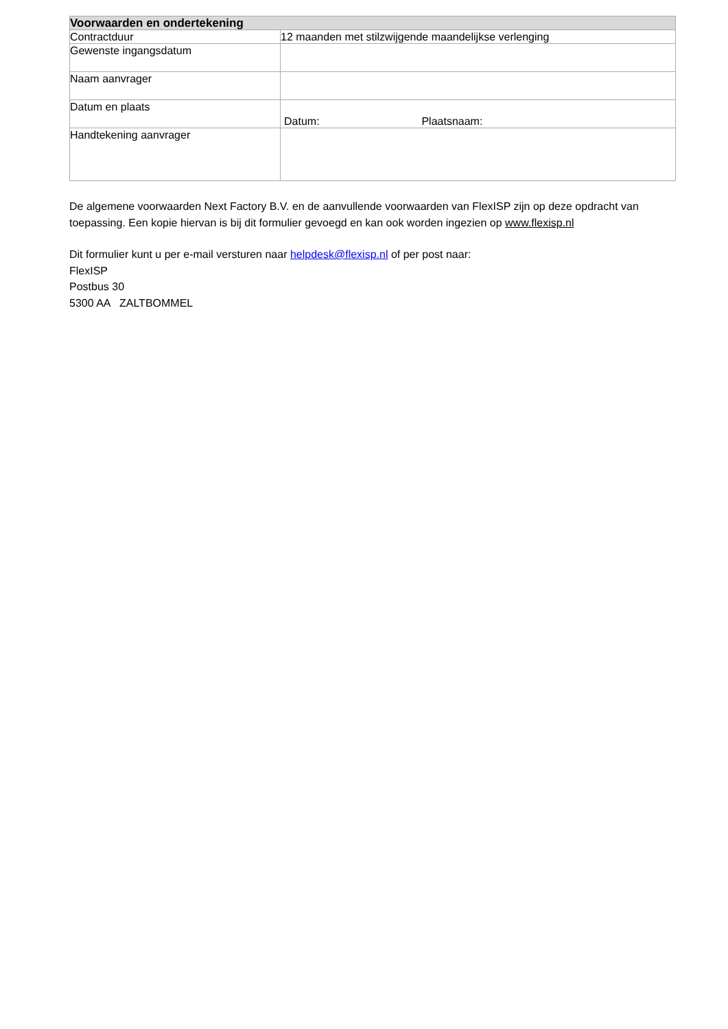| Voorwaarden en ondertekening | |
| --- | --- |
| Contractduur | 12 maanden met stilzwijgende maandelijkse verlenging |
| Gewenste ingangsdatum | |
| Naam aanvrager | |
| Datum en plaats | Datum: Plaatsnaam: |
| Handtekening aanvrager | |
De algemene voorwaarden Next Factory B.V. en de aanvullende voorwaarden van FlexISP zijn op deze opdracht van toepassing. Een kopie hiervan is bij dit formulier gevoegd en kan ook worden ingezien op www.flexisp.nl
Dit formulier kunt u per e-mail versturen naar helpdesk@flexisp.nl of per post naar:
FlexISP
Postbus 30
5300 AA ZALTBOMMEL